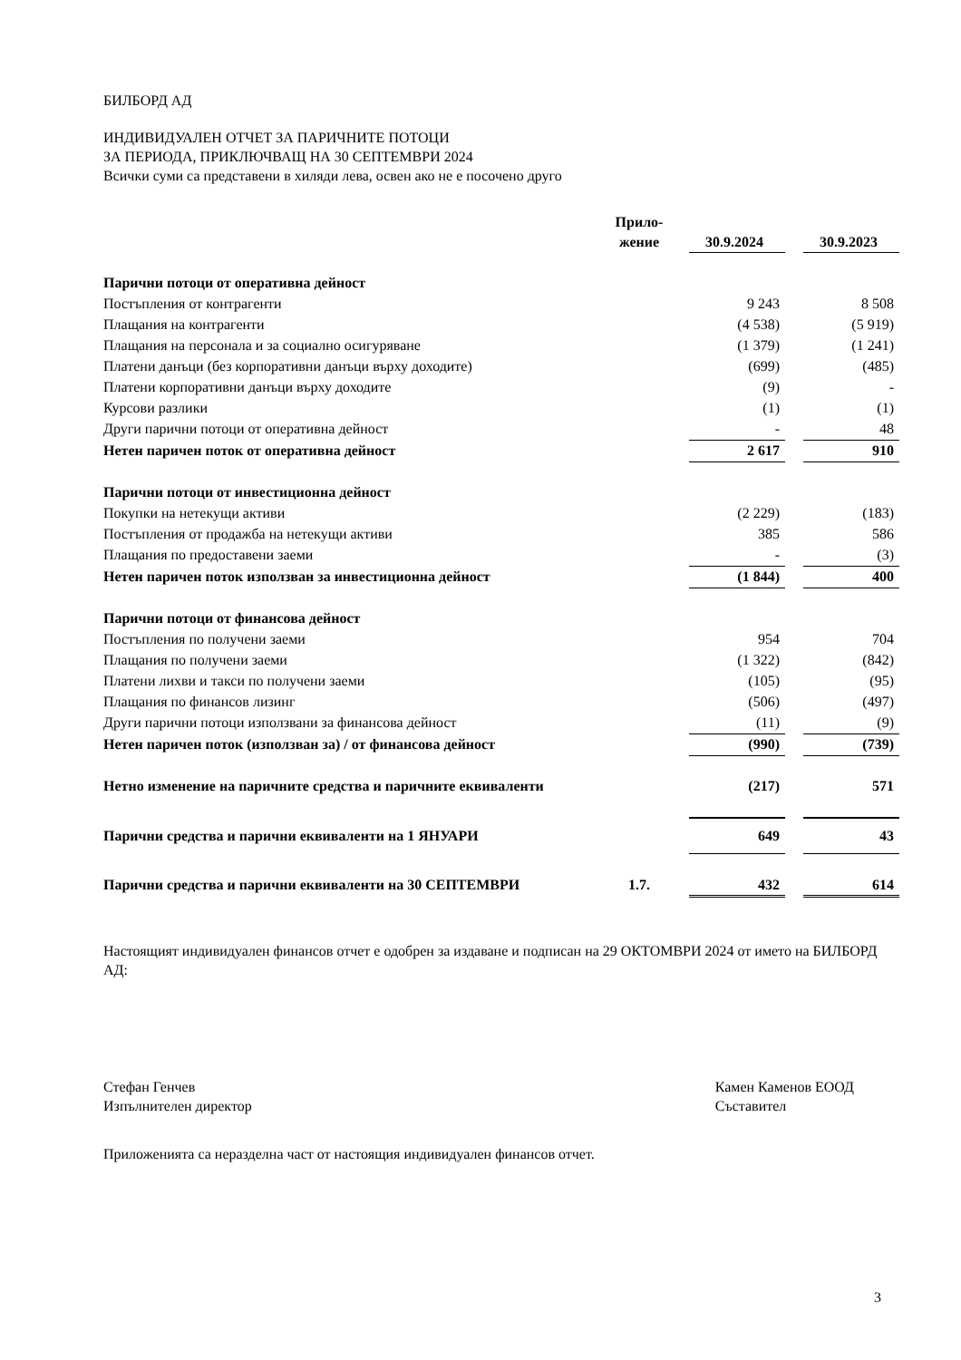БИЛБОРД АД
ИНДИВИДУАЛЕН ОТЧЕТ ЗА ПАРИЧНИТЕ ПОТОЦИ
ЗА ПЕРИОДА, ПРИКЛЮЧВАЩ НА 30 СЕПТЕМВРИ 2024
Всички суми са представени в хиляди лева, освен ако не е посочено друго
| | Прило- жение | | 30.9.2024 | | 30.9.2023 |
| --- | --- | --- | --- | --- | --- |
| Парични потоци от оперативна дейност | | | | | |
| Постъпления от контрагенти | | | 9 243 | | 8 508 |
| Плащания на контрагенти | | | (4 538) | | (5 919) |
| Плащания на персонала и за социално осигуряване | | | (1 379) | | (1 241) |
| Платени данъци (без корпоративни данъци върху доходите) | | | (699) | | (485) |
| Платени корпоративни данъци върху доходите | | | (9) | | - |
| Курсови разлики | | | (1) | | (1) |
| Други парични потоци от оперативна дейност | | | - | | 48 |
| Нетен паричен поток от оперативна дейност | | | 2 617 | | 910 |
| Парични потоци от инвестиционна дейност | | | | | |
| Покупки на нетекущи активи | | | (2 229) | | (183) |
| Постъпления от продажба на нетекущи активи | | | 385 | | 586 |
| Плащания по предоставени заеми | | | - | | (3) |
| Нетен паричен поток използван за инвестиционна дейност | | | (1 844) | | 400 |
| Парични потоци от финансова дейност | | | | | |
| Постъпления по получени заеми | | | 954 | | 704 |
| Плащания по получени заеми | | | (1 322) | | (842) |
| Платени лихви и такси по получени заеми | | | (105) | | (95) |
| Плащания по финансов лизинг | | | (506) | | (497) |
| Други парични потоци използвани за финансова дейност | | | (11) | | (9) |
| Нетен паричен поток (използван за) / от финансова дейност | | | (990) | | (739) |
| Нетно изменение на паричните средства и паричните еквиваленти | | | (217) | | 571 |
| Парични средства и парични еквиваленти на 1 ЯНУАРИ | | | 649 | | 43 |
| Парични средства и парични еквиваленти на 30 СЕПТЕМВРИ | 1.7. | | 432 | | 614 |
Настоящият индивидуален финансов отчет е одобрен за издаване и подписан на 29 ОКТОМВРИ 2024 от името на БИЛБОРД АД:
Стефан Генчев
Изпълнителен директор
Камен Каменов ЕООД
Съставител
Приложенията са неразделна част от настоящия индивидуален финансов отчет.
3